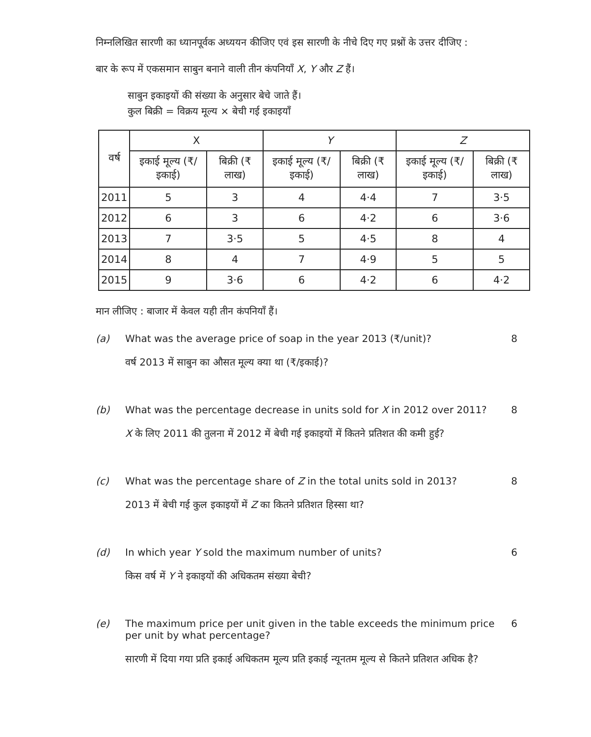निम्नलिखित सारणी का ध्यानपूर्वक अध्ययन कीजिए एवं इस सारणी के नीचे दिए गए प्रश्नों के उत्तर दीजिए :
बार के रूप में एकसमान साबुन बनाने वाली तीन कंपनियाँ X, Y और Z हैं।
साबुन इकाइयों की संख्या के अनुसार बेचे जाते हैं।
कुल बिक्री = विक्रय मूल्य × बेची गई इकाइयाँ
| वर्ष | X | | Y | | Z | |
| --- | --- | --- | --- | --- | --- | --- |
| | इकाई मूल्य (₹/इकाई) | बिक्री (₹ लाख) | इकाई मूल्य (₹/इकाई) | बिक्री (₹ लाख) | इकाई मूल्य (₹/इकाई) | बिक्री (₹ लाख) |
| 2011 | 5 | 3 | 4 | 4·4 | 7 | 3·5 |
| 2012 | 6 | 3 | 6 | 4·2 | 6 | 3·6 |
| 2013 | 7 | 3·5 | 5 | 4·5 | 8 | 4 |
| 2014 | 8 | 4 | 7 | 4·9 | 5 | 5 |
| 2015 | 9 | 3·6 | 6 | 4·2 | 6 | 4·2 |
मान लीजिए : बाजार में केवल यही तीन कंपनियाँ हैं।
(a) What was the average price of soap in the year 2013 (₹/unit)?
वर्ष 2013 में साबुन का औसत मूल्य क्या था (₹/इकाई)?
8
(b) What was the percentage decrease in units sold for X in 2012 over 2011?
X के लिए 2011 की तुलना में 2012 में बेची गई इकाइयों में कितने प्रतिशत की कमी हुई?
8
(c) What was the percentage share of Z in the total units sold in 2013?
2013 में बेची गई कुल इकाइयों में Z का कितने प्रतिशत हिस्सा था?
8
(d) In which year Y sold the maximum number of units?
किस वर्ष में Y ने इकाइयों की अधिकतम संख्या बेची?
6
(e) The maximum price per unit given in the table exceeds the minimum price per unit by what percentage?
सारणी में दिया गया प्रति इकाई अधिकतम मूल्य प्रति इकाई न्यूनतम मूल्य से कितने प्रतिशत अधिक है?
6